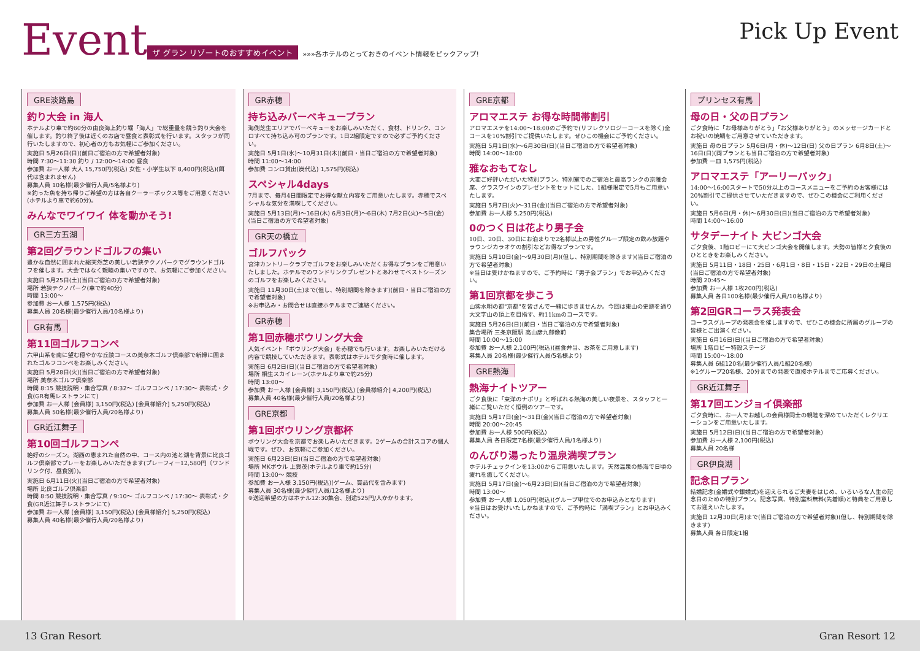Event ザ グラン リゾートのおすすめイベント »»»各ホテルのとっておきのイベント情報をピックアップ!
Pick Up Event
GRE淡路島
釣り大会 in 海人
ホテルより車で約60分の由良海上釣り堀「海人」で総重量を競う釣り大会を催します。釣り終了後は近くのお店で昼食と表彰式を行います。スタッフが同行いたしますので、初心者の方もお気軽にご参加ください。
実施日 5月26日(日)(前日ご宿泊の方で希望者対象)
時間 7:30〜11:30 釣り / 12:00〜14:00 昼食
参加費 お一人様 大人 15,750円(税込) 女性・小学生以下 8,400円(税込)(餌代は含まれません)
募集人員 10名様(最少催行人員/5名様より)
※釣った魚を持ち帰りご希望の方は各自クーラーボックス等をご用意ください(ホテルより車で約60分)。
みんなでワイワイ 体を動かそう!
GR三方五湖
第2回グラウンドゴルフの集い
豊かな自然に囲まれた総天然芝の美しい若狭テクノパークでグラウンドゴルフを催します。大会ではなく親睦の集いですので、お気軽にご参加ください。
実施日 5月25日(土)(当日ご宿泊の方で希望者対象)
場所 若狭テクノパーク(車で約40分)
時間 13:00〜
参加費 お一人様 1,575円(税込)
募集人員 20名様(最少催行人員/10名様より)
GR有馬
第11回ゴルフコンペ
六甲山系を南に望む穏やかな丘陵コースの美奈木ゴルフ倶楽部で新緑に囲まれたゴルフコンペをお楽しみください。
実施日 5月28日(火)(当日ご宿泊の方で希望者対象)
場所 美奈木ゴルフ倶楽部
時間 8:15 競技説明・集合写真 / 8:32〜 ゴルフコンペ / 17:30〜 表彰式・夕食(GR有馬レストランにて)
参加費 お一人様 [会員様] 3,150円(税込) [会員様紹介] 5,250円(税込)
募集人員 50名様(最少催行人員/20名様より)
GR近江舞子
第10回ゴルフコンペ
絶好のシーズン。湖西の恵まれた自然の中、コース内の池と湖を背景に比良ゴルフ倶楽部でプレーをお楽しみいただきます(プレーフィー12,580円〔ワンドリンク付、昼食別〕)。
実施日 6月11日(火)(当日ご宿泊の方で希望者対象)
場所 比良ゴルフ倶楽部
時間 8:50 競技説明・集合写真 / 9:10〜 ゴルフコンペ / 17:30〜 表彰式・夕食(GR近江舞子レストランにて)
参加費 お一人様 [会員様] 3,150円(税込) [会員様紹介] 5,250円(税込)
募集人員 40名様(最少催行人員/20名様より)
GR赤穂
持ち込みバーベキュープラン
海側芝生エリアでバーベキューをお楽しみいただく、食材、ドリンク、コンロすべて持ち込み可のプランです。1日2組限定ですので必ずご予約ください。
実施日 5月1日(水)〜10月31日(木)(前日・当日ご宿泊の方で希望者対象)
時間 11:00〜14:00
参加費 コンロ貸出(炭代込) 1,575円(税込)
スペシャル4days
7月まで、毎月4日間限定でお得な献立内容をご用意いたします。赤穂でスペシャルな気分を満喫してください。
実施日 5月13日(月)〜16日(木) 6月3日(月)〜6日(木) 7月2日(火)〜5日(金)(当日ご宿泊の方で希望者対象)
GR天の橋立
ゴルフパック
宮津カントリークラブでゴルフをお楽しみいただくお得なプランをご用意いたしました。ホテルでのワンドリンクプレゼントとあわせてベストシーズンのゴルフをお楽しみください。
実施日 11月30日(土)まで(但し、特別期間を除きます)(前日・当日ご宿泊の方で希望者対象)
※お申込み・お問合せは直接ホテルまでご連絡ください。
GR赤穂
第1回赤穂ボウリング大会
人気イベント「ボウリング大会」を赤穂でも行います。お楽しみいただける内容で競技していただきます。表彰式はホテルで夕食時に催します。
実施日 6月2日(日)(当日ご宿泊の方で希望者対象)
場所 相生スカイレーン(ホテルより車で約25分)
時間 13:00〜
参加費 お一人様 [会員様] 3,150円(税込) [会員様紹介] 4,200円(税込)
募集人員 40名様(最少催行人員/20名様より)
GRE京都
第1回ボウリング京都杯
ボウリング大会を京都でお楽しみいただきます。2ゲームの合計スコアの個人戦です。ぜひ、お気軽にご参加ください。
実施日 6月23日(日)(当日ご宿泊の方で希望者対象)
場所 MKボウル 上賀茂(ホテルより車で約15分)
時間 13:00〜 競技
参加費 お一人様 3,150円(税込)(ゲーム、賞品代を含みます)
募集人員 30名様(最少催行人員/12名様より)
※送迎希望の方はホテル12:30集合、別途525円/人かかります。
GRE京都
アロマエステ お得な時間帯割引
アロマエステを14:00〜18:00のご予約で(リフレクソロジーコースを除く)全コースを10%割引でご提供いたします。ぜひこの機会にご予約ください。
実施日 5月1日(水)〜6月30日(日)(当日ご宿泊の方で希望者対象)
時間 14:00〜18:00
雅なおもてなし
大変ご好評いただいた特別プラン。特別室でのご宿泊と最高ランクの京雅会席、グラスワインのプレゼントをセットにした、1組様限定で5月もご用意いたします。
実施日 5月7日(火)〜31日(金)(当日ご宿泊の方で希望者対象)
参加費 お一人様 5,250円(税込)
0のつく日は花より男子会
10日、20日、30日にお泊まりで2名様以上の男性グループ限定の飲み放題やラウンジカラオケの割引などお得なプランです。
実施日 5月10日(金)〜9月30日(月)(但し、特別期間を除きます)(当日ご宿泊の方で希望者対象)
※当日は受けかねますので、ご予約時に「男子会プラン」でお申込みください。
第1回京都を歩こう
山紫水明の都"京都"を皆さんで一緒に歩きませんか。今回は東山の史跡を通り大文字山の頂上を目指す、約11kmのコースです。
実施日 5月26日(日)(前日・当日ご宿泊の方で希望者対象)
集合場所 三条京阪駅 高山彦九郎像前
時間 10:00〜15:00
参加費 お一人様 2,100円(税込)(昼食弁当、お茶をご用意します)
募集人員 20名様(最少催行人員/5名様より)
GRE熱海
熱海ナイトツアー
ご夕食後に「東洋のナポリ」と呼ばれる熱海の美しい夜景を、スタッフと一緒にご覧いただく恒例のツアーです。
実施日 5月17日(金)〜31日(金)(当日ご宿泊の方で希望者対象)
時間 20:00〜20:45
参加費 お一人様 500円(税込)
募集人員 各日限定7名様(最少催行人員/1名様より)
のんびり湯ったり温泉満喫プラン
ホテルチェックインを13:00からご用意いたします。天然温泉の熱海で日頃の疲れを癒してください。
実施日 5月17日(金)〜6月23日(日)(当日ご宿泊の方で希望者対象)
時間 13:00〜
参加費 お一人様 1,050円(税込)(グループ単位でのお申込みとなります)
※当日はお受けいたしかねますので、ご予約時に「満喫プラン」とお申込みください。
プリンセス有馬
母の日・父の日プラン
ご夕食時に「お母様ありがとう」「お父様ありがとう」のメッセージカードとお祝いの焼鯛をご用意させていただきます。
実施日 母の日プラン 5月6日(月・休)〜12日(日) 父の日プラン 6月8日(土)〜16日(日)(両プランとも当日ご宿泊の方で希望者対象)
参加費 一皿 1,575円(税込)
アロマエステ「アーリーパック」
14:00〜16:00スタートで50分以上のコースメニューをご予約のお客様には20%割引でご提供させていただきますので、ぜひこの機会にご利用ください。
実施日 5月6日(月・休)〜6月30日(日)(当日ご宿泊の方で希望者対象)
時間 14:00〜16:00
サタデーナイト 大ビンゴ大会
ご夕食後、1階ロビーにて大ビンゴ大会を開催します。大勢の皆様と夕食後のひとときをお楽しみください。
実施日 5月11日・18日・25日・6月1日・8日・15日・22日・29日の土曜日(当日ご宿泊の方で希望者対象)
時間 20:45〜
参加費 お一人様 1枚200円(税込)
募集人員 各日100名様(最少催行人員/10名様より)
第2回GRコーラス発表会
コーラスグループの発表会を催しますので、ぜひこの機会に所属のグループの皆様とご出演ください。
実施日 6月16日(日)(当日ご宿泊の方で希望者対象)
場所 1階ロビー特設ステージ
時間 15:00〜18:00
募集人員 6組120名(最少催行人員/1組20名様)
※1グループ20名様、20分までの発表で直接ホテルまでご応募ください。
GR近江舞子
第17回エンジョイ倶楽部
ご夕食時に、お一人でお越しの会員様同士の親睦を深めていただくレクリエーションをご用意いたします。
実施日 5月12日(日)(当日ご宿泊の方で希望者対象)
参加費 お一人様 2,100円(税込)
募集人員 20名様
GR伊良湖
記念日プラン
結婚記念(金婚式や銀婚式)を迎えられるご夫妻をはじめ、いろいろな人生の記念日のための特別プラン。記念写真、特別室料無料(先着順)と特典をご用意してお迎えいたします。
実施日 12月30日(月)まで(当日ご宿泊の方で希望者対象)(但し、特別期間を除きます)
募集人員 各日限定1組
13 Gran Resort Gran Resort 12